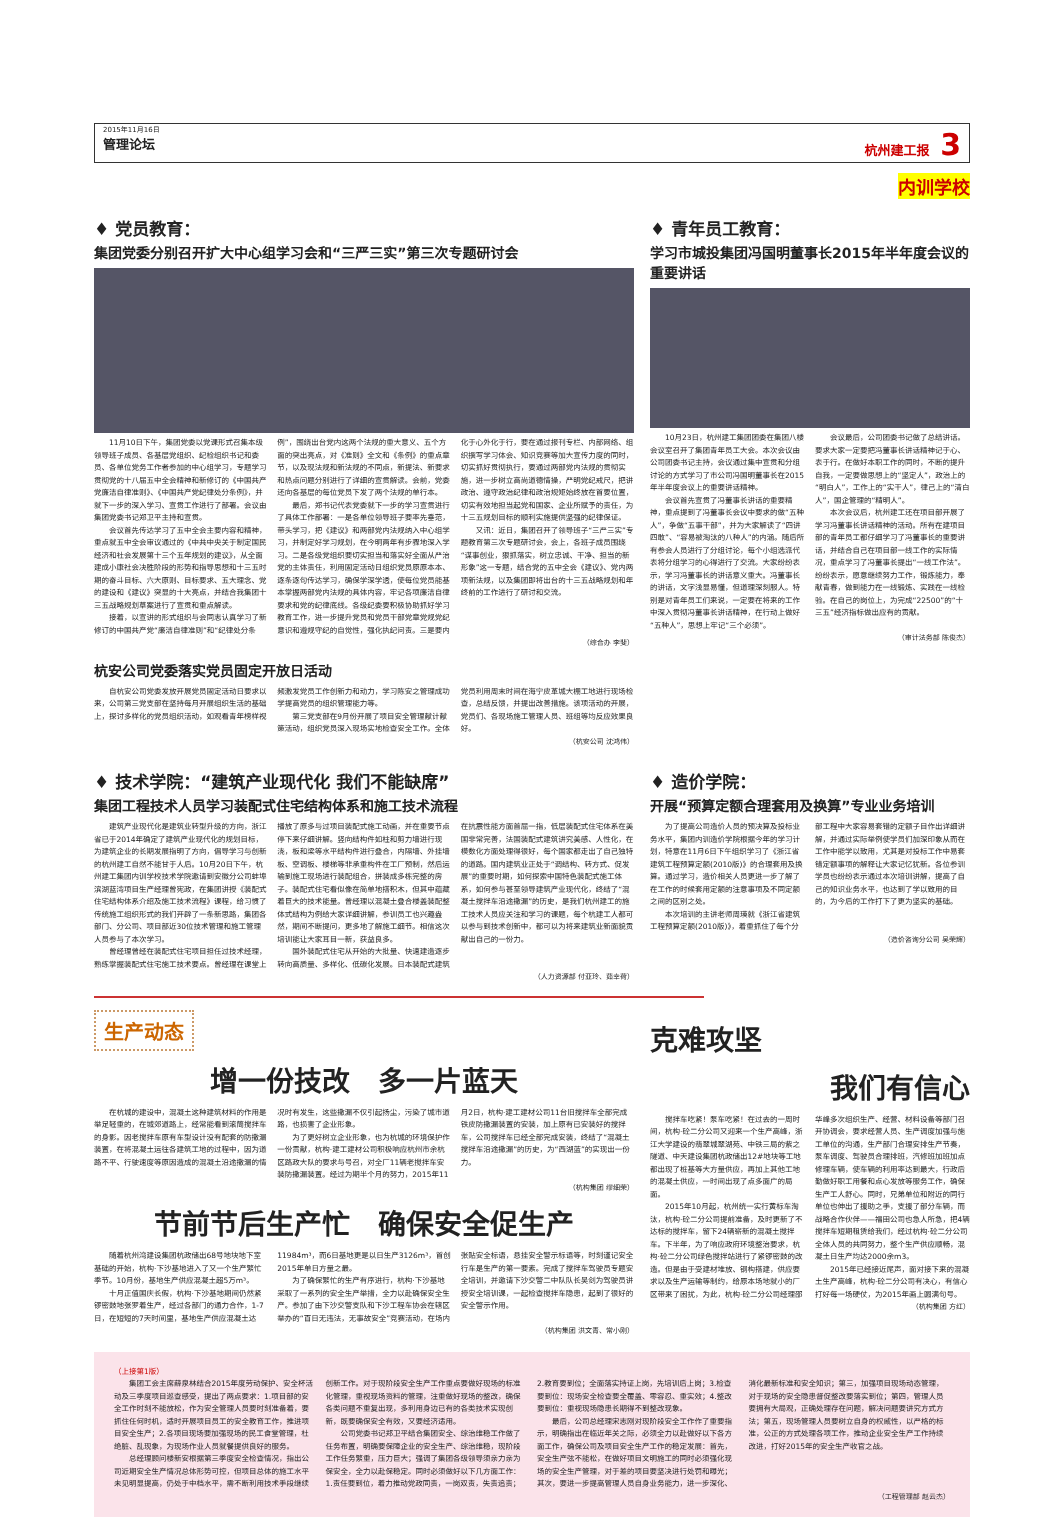2015年11月16日
管理论坛
杭州建工报 3
内训学校
♦ 党员教育：
集团党委分别召开扩大中心组学习会和“三严三实”第三次专题研讨会
11月10日下午，集团党委以党课形式召集本级领导班子成员、各基层党组织、纪检组织书记和委员、各单位党务工作者参加的中心组学习，专题学习贯彻党的十八届五中全会精神和新修订的《中国共产党廉洁自律准则》、《中国共产党纪律处分条例》，并就下一步的深入学习、宣贯工作进行了部署。会议由集团党委书记郑卫平主持和宣贯。
会议首先传达学习了五中全会主要内容和精神，重点就五中全会审议通过的《中共中央关于制定国民经济和社会发展第十三个五年规划的建议》，从全面建成小康社会决胜阶段的形势和指导思想和十三五时期的奋斗目标、六大原则、目标要求、五大理念、党的建设和《建议》突显的十大亮点，并结合我集团十三五战略规划草案进行了宣贯和重点解读。
接着，以宣讲的形式组织与会同志认真学习了新修订的中国共产党“廉洁自律准则”和“纪律处分条例”，围绕出台党内这两个法规的重大意义、五个方面的突出亮点，对《准则》全文和《条例》的重点章节，以及现法规和新法规的不同点，新提法、新要求和热点问题分别进行了详细的宣贯解读。会前，党委还向各基层的每位党员下发了两个法规的单行本。
最后，郑书记代表党委就下一步的学习宣贯进行了具体工作部署：一是各单位领导班子要率先垂范，带头学习，把《建议》和两部党内法规纳入中心组学习，并制定好学习规划，在今明两年有步骤地深入学习。二是各级党组织要切实担当和落实好全面从严治党的主体责任，利用固定活动日组织党员原原本本、逐条逐句传达学习，确保学深学透，使每位党员能基本掌握两部党内法规的具体内容，牢记各项廉洁自律要求和党的纪律底线。各级纪委要积极协助抓好学习教育工作，进一步提升党员和党员干部党章党规党纪意识和遵规守纪的自觉性，强化执纪问责。三是要内化于心外化于行，要在通过报刊专栏、内部网络、组织撰写学习体会、知识竞赛等加大宣传力度的同时，切实抓好贯彻执行，要通过两部党内法规的贯彻实施，进一步树立高尚道德情操，严明党纪戒尺，把讲政治、遵守政治纪律和政治规矩始终放在首要位置，切实有效地担当起党和国家、企业所赋予的责任，为十三五规划目标的顺利实施提供坚强的纪律保证。
又讯：近日，集团召开了领导班子“三严三实”专题教育第三次专题研讨会，会上，各班子成员围绕“谋事创业，狠抓落实，树立忠诚、干净、担当的新形象”这一专题，结合党的五中全会《建议》、党内两项新法规，以及集团即将出台的十三五战略规划和年终前的工作进行了研讨和交流。
（综合办 李斐）
杭安公司党委落实党员固定开放日活动
自杭安公司党委发放开展党员固定活动日要求以来，公司第三党支部在坚持每月开展组织生活的基础上，探讨多样化的党员组织活动，如观看青年榜样视频激发党员工作创新力和动力，学习陈安之管理成功学提高党员的组织管理能力等。
第三党支部在9月份开展了项目安全管理献计献策活动，组织党员深入现场实地检查安全工作。全体党员利用周末时间在海宁皮革城大棚工地进行现场检查，总结反馈，并提出改善措施。该项活动的开展，党员们、各现场施工管理人员、班组等均反应效果良好。
（杭安公司 沈鸿伟）
♦ 青年员工教育：
学习市城投集团冯国明董事长2015年半年度会议的重要讲话
10月23日，杭州建工集团团委在集团八楼会议室召开了集团青年员工大会。本次会议由公司团委书记主持，会议通过集中宣贯和分组讨论的方式学习了市公司冯国明董事长在2015年半年度会议上的重要讲话精神。
会议首先宣贯了冯董事长讲话的重要精神，重点提到了冯董事长会议中要求的做“五种人”，争做“五事干部”，并为大家解读了“四讲四敢”、“容易被淘汰的八种人”的内涵。随后所有参会人员进行了分组讨论，每个小组选派代表将分组学习的心得进行了交流。大家纷纷表示，学习冯董事长的讲话意义重大。冯董事长的讲话，文字浅显易懂，但道理深刻服人。特别是对青年员工们来说，一定要在将来的工作中深入贯彻冯董事长讲话精神，在行动上做好“五种人”，思想上牢记“三个必须”。
会议最后，公司团委书记做了总结讲话。要求大家一定要把冯董事长讲话精神记于心、表于行。在做好本职工作的同时，不断的提升自我，一定要做思想上的“坚定人”，政治上的“明白人”，工作上的“实干人”，律己上的“清白人”，国企管理的“精明人”。
本次会议后，杭州建工还在项目部开展了学习冯董事长讲话精神的活动。所有在建项目部的青年员工都仔细学习了冯董事长的重要讲话，并结合自己在项目部一线工作的实际情况，重点学习了冯董事长提出“一线工作法”。纷纷表示，愿意继续努力工作，锻炼能力，奉献青春，做到能力在一线锻炼、实践在一线检验。在自己的岗位上，为完成“22500”的“十三五”经济指标做出应有的贡献。
（审计法务部 陈俊杰）
♦ 技术学院：“建筑产业现代化 我们不能缺席”
集团工程技术人员学习装配式住宅结构体系和施工技术流程
建筑产业现代化是建筑业转型升级的方向，浙江省已于2014年确定了建筑产业现代化的规划目标，为建筑企业的长期发展指明了方向，倡导学习与创新的杭州建工自然不能甘于人后。10月20日下午，杭州建工集团内训学校技术学院邀请到安徽分公司蚌埠滨湖蓝湾项目生产经理曾宪政，在集团讲授《装配式住宅结构体系介绍及施工技术流程》课程，给习惯了传统施工组织形式的我们开辟了一条新思路，集团各部门、分公司、项目部近30位技术管理和施工管理人员参与了本次学习。
曾经理曾经在装配式住宅项目担任过技术经理，熟练掌握装配式住宅施工技术要点。曾经理在课堂上播放了原多与过项目装配式施工动画，并在重要节点停下来仔细讲解。竖向结构件如柱和剪力墙进行现浇，板和梁等水平结构件进行叠合，内隔墙、外挂墙板、空调板、楼梯等非承重构件在工厂预制，然后运输到施工现场进行装配组合，拼装成多栋完整的房子。装配式住宅看似像在简单地搭积木，但其中蕴藏着巨大的技术能量。曾经理以混凝土叠合楼盖装配整体式结构为例给大家详细讲解，参训员工也兴趣盎然，期间不断提问，更多地了解施工细节。相信这次培训能让大家耳目一新，获益良多。
国外装配式住宅从开始的大批量、快速建造逐步转向高质量、多样化、低碳化发展。日本装配式建筑在抗震性能方面首屈一指，低层装配式住宅体系在美国非常完善，法国装配式建筑讲究美感、人性化，在模数化方面处理得很好，每个国家都走出了自己独特的道路。国内建筑业正处于“调结构、转方式、促发展”的重要时期，如何探索中国特色装配式施工体系，如何参与甚至领导建筑产业现代化，终结了“混凝土搅拌车沿途撒漏”的历史，是我们杭州建工的施工技术人员应关注和学习的课题，每个杭建工人都可以参与到技术创新中，都可以为将来建筑业新面貌贡献出自己的一份力。
（人力资源部 付亚玲、茹幸荷）
♦ 造价学院：
开展“预算定额合理套用及换算”专业业务培训
为了提高公司造价人员的预决算及投标业务水平，集团内训造价学院根据今年的学习计划，特意在11月6日下午组织学习了《浙江省建筑工程预算定额(2010版)》的合理套用及换算。通过学习，造价相关人员更进一步了解了在工作的时候套用定额的注意事项及不同定额之间的区别之处。
本次培训的主讲老师周瑛就《浙江省建筑工程预算定额(2010版)》，着重抓住了每个分部工程中大家容易套错的定额子目作出详细讲解，并通过实际举例使学员们加深印象从而在工作中能学以致用，尤其是对投标工作中易套错定额事项的解释让大家记忆犹新。各位参训学员也纷纷表示通过本次培训讲解，提高了自己的知识业务水平，也达到了学以致用的目的，为今后的工作打下了更为坚实的基础。
（造价咨询分公司 吴荣辉）
生产动态
增一份技改　多一片蓝天
在杭城的建设中，混凝土这种建筑材料的作用是举足轻重的，在城郊道路上，经常能看到滚筒搅拌车的身影。因老搅拌车原有车型设计没有配套的防撒漏装置，在将混凝土运往各建筑工地的过程中，因为道路不平、行驶速度等原因造成的混凝土沿途撒漏的情况时有发生，这些撒漏不仅引起扬尘，污染了城市道路，也损害了企业形象。
为了更好树立企业形象，也为杭城的环境保护作一份贡献，杭构·建工建材公司积极响应杭州市余杭区路政大队的要求与号召，对全厂11辆老搅拌车安装防撒漏装置。经过为期半个月的努力，2015年11月2日，杭构·建工建材公司11台旧搅拌车全部完成铁皮防撒漏装置的安装，加上原有已安装好的搅拌车，公司搅拌车已经全部完成安装，终结了“混凝土搅拌车沿途撒漏”的历史，为“西湖蓝”的实现出一份力。
（杭构集团 缪细荣）
节前节后生产忙　确保安全促生产
随着杭州湾建设集团杭政储出68号地块地下室基础的开始，杭构·下沙基地进入了又一个生产繁忙季节。10月份，基地生产供应混凝土超5万m³。
十月正值国庆长假，杭构·下沙基地期间仍然紧锣密鼓地张罗着生产，经过各部门的通力合作，1-7日，在短短的7天时间里，基地生产供应混凝土达11984m³，而6日基地更是以日生产3126m³，首创2015年单日方量之最。
为了确保繁忙的生产有序进行，杭构·下沙基地采取了一系列的安全生产举措，全力以赴确保安全生产。参加了由下沙交警支队和下沙工程车协会在辖区举办的“百日无违法，无事故安全”竞赛活动，在场内张贴安全标语，悬挂安全警示标语等，时刻谨记安全行车是生产的第一要素。完成了搅拌车驾驶员专题安全培训，并邀请下沙交警二中队队长吴剑为驾驶员讲授安全培训课，一起检查搅拌车隐患，起到了很好的安全警示作用。
（杭构集团 洪文青、常小刚）
克难攻坚
我们有信心
搅拌车吃紧！泵车吃紧！在过去的一周时间，杭构·砼二分公司又迎来一个生产高峰，浙江大学建设的翡翠城翠湖苑、中铁三局的紫之隧道、中天建设集团杭政储出12#地块等工地都出现了桩基等大方量供应，再加上其他工地的混凝土供应，一时间出现了点多面广的局面。
2015年10月起，杭州统一实行黄标车淘汰，杭构·砼二分公司提前准备，及时更新了不达标的搅拌车，留下24辆崭新的混凝土搅拌车。下半年，为了响应政府环境整治要求，杭构·砼二分公司绿色搅拌站进行了紧锣密鼓的改造。但是由于受建材堆放、钢构搭建，供应要求以及生产运输等制约，给原本场地就小的厂区带来了困扰，为此，杭构·砼二分公司经理邵华峰多次组织生产、经营、材料设备等部门召开协调会，要求经营人员、生产调度加强与施工单位的沟通，生产部门合理安排生产节奏，泵车调度、驾驶员合理排班，汽修班加班加点修理车辆，使车辆的利用率达到最大，行政后勤做好职工用餐和点心发放等服务工作，确保生产工人舒心。同时，兄弟单位和附近的同行单位也伸出了援助之手，支援了部分车辆，而战略合作伙伴——福田公司也急人所急，把4辆搅拌车短期租赁给我们，经过杭构·砼二分公司全体人员的共同努力，整个生产供应顺畅，混凝土日生产均达2000余m3。
2015年已经接近尾声，面对接下来的混凝土生产高峰，杭构·砼二分公司有决心，有信心打好每一场硬仗，为2015年画上圆满句号。
（杭构集团 方红）
（上接第1版）
集团工会主席薛泉林结合2015年度劳动保护、安全杯活动及三季度项目巡查感受，提出了两点要求：1.项目部的安全工作时刻不能放松，作为安全管理人员要时刻准备着，要抓住任何时机，适时开展项目员工的安全教育工作，推进项目安全生产；2.各项目现场要加强现场的民工食堂管理，杜绝脏、乱现象，为现场作业人员就餐提供良好的服务。
总经理顾问楼新安根据第三季度安全检查情况，指出公司近期安全生产情况总体形势可控，但项目总体的施工水平未见明显提高，仍处于中档水平，需不断利用技术手段继续创新工作。对于现阶段安全生产工作重点要做好现场的标准化管理，重视现场资料的管理，注重做好现场的整改，确保各类问题不重复出现，多利用身边已有的各类技术实现创新，既要确保安全有效，又要经济适用。
公司党委书记郑卫平结合集团安全、综治维稳工作做了任务布置，明确要保障企业的安全生产、综治维稳，现阶段工作任务繁重，压力巨大；强调了集团各级领导须亲力亲为保安全，全力以赴保稳定。同时必须做好以下几方面工作：1.责任要到位，着力推动党政同责，一岗双责，失责追责；2.教育要到位；全面落实持证上岗，先培训后上岗；3.检查要到位：现场安全检查要全覆盖、零容忍、重实效；4.整改要到位：重视现场隐患长期得不到整改现象。
最后，公司总经理宋志刚对现阶段安全工作作了重要指示，明确指出在临近年关之际，必须全力以赴做好以下各方面工作，确保公司及项目安全生产工作的稳定发展：首先，安全生产弦不能松，在做好项目文明施工的同时必须强化现场的安全生产管理，对于差的项目要坚决进行处罚和曝光；其次，要进一步提高管理人员自身业务能力，进一步深化、消化最新标准和安全知识；第三，加强项目现场动态管理，对于现场的安全隐患督促整改要落实到位；第四，管理人员要拥有大局观，正确处理存在问题，解决问题要讲究方式方法；第五，现场管理人员要树立自身的权威性，以严格的标准，公正的方式处理各项工作，推动企业安全生产工作持续改进，打好2015年的安全生产收官之战。
（工程管理部 赵云杰）